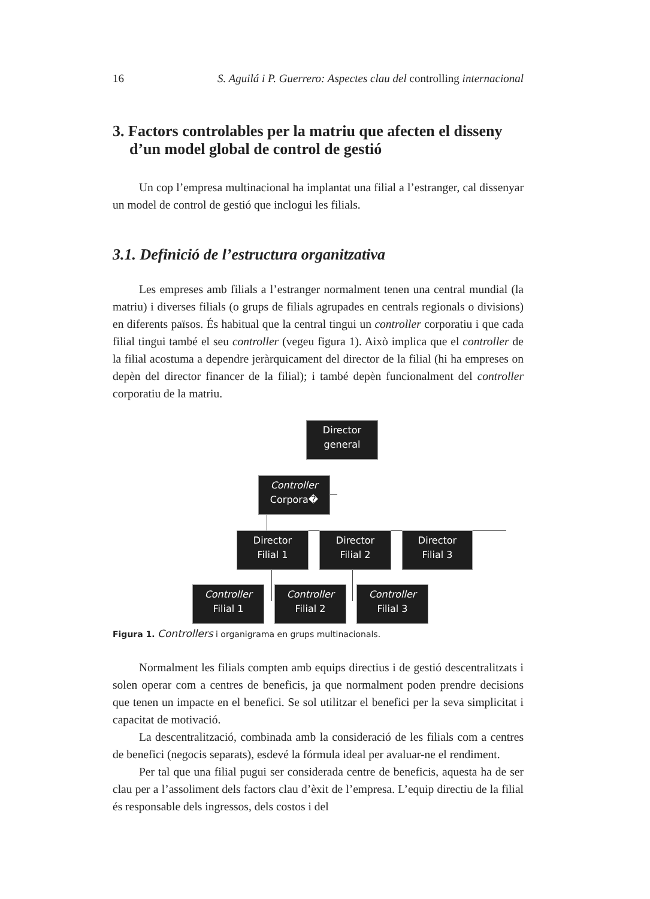16 S. Aguilá i P. Guerrero: Aspectes clau del controlling internacional
3. Factors controlables per la matriu que afecten el disseny d’un model global de control de gestió
Un cop l’empresa multinacional ha implantat una filial a l’estranger, cal dissenyar un model de control de gestió que inclogui les filials.
3.1. Definició de l’estructura organitzativa
Les empreses amb filials a l’estranger normalment tenen una central mundial (la matriu) i diverses filials (o grups de filials agrupades en centrals regionals o divisions) en diferents països. És habitual que la central tingui un controller corporatiu i que cada filial tingui també el seu controller (vegeu figura 1). Això implica que el controller de la filial acostuma a dependre jeràrquicament del director de la filial (hi ha empreses on depèn del director financer de la filial); i també depèn funcionalment del controller corporatiu de la matriu.
Director
general
Controller
Corpora�
Director
Filial 1
Director
Filial 2
Director
Filial 3
Controller
Filial 1
Controller
Filial 2
Controller
Filial 3
Figura 1. Controllers i organigrama en grups multinacionals.
Normalment les filials compten amb equips directius i de gestió descentralitzats i solen operar com a centres de beneficis, ja que normalment poden prendre decisions que tenen un impacte en el benefici. Se sol utilitzar el benefici per la seva simplicitat i capacitat de motivació.
La descentralització, combinada amb la consideració de les filials com a centres de benefici (negocis separats), esdevé la fórmula ideal per avaluar-ne el rendiment.
Per tal que una filial pugui ser considerada centre de beneficis, aquesta ha de ser clau per a l’assoliment dels factors clau d’èxit de l’empresa. L’equip directiu de la filial és responsable dels ingressos, dels costos i del